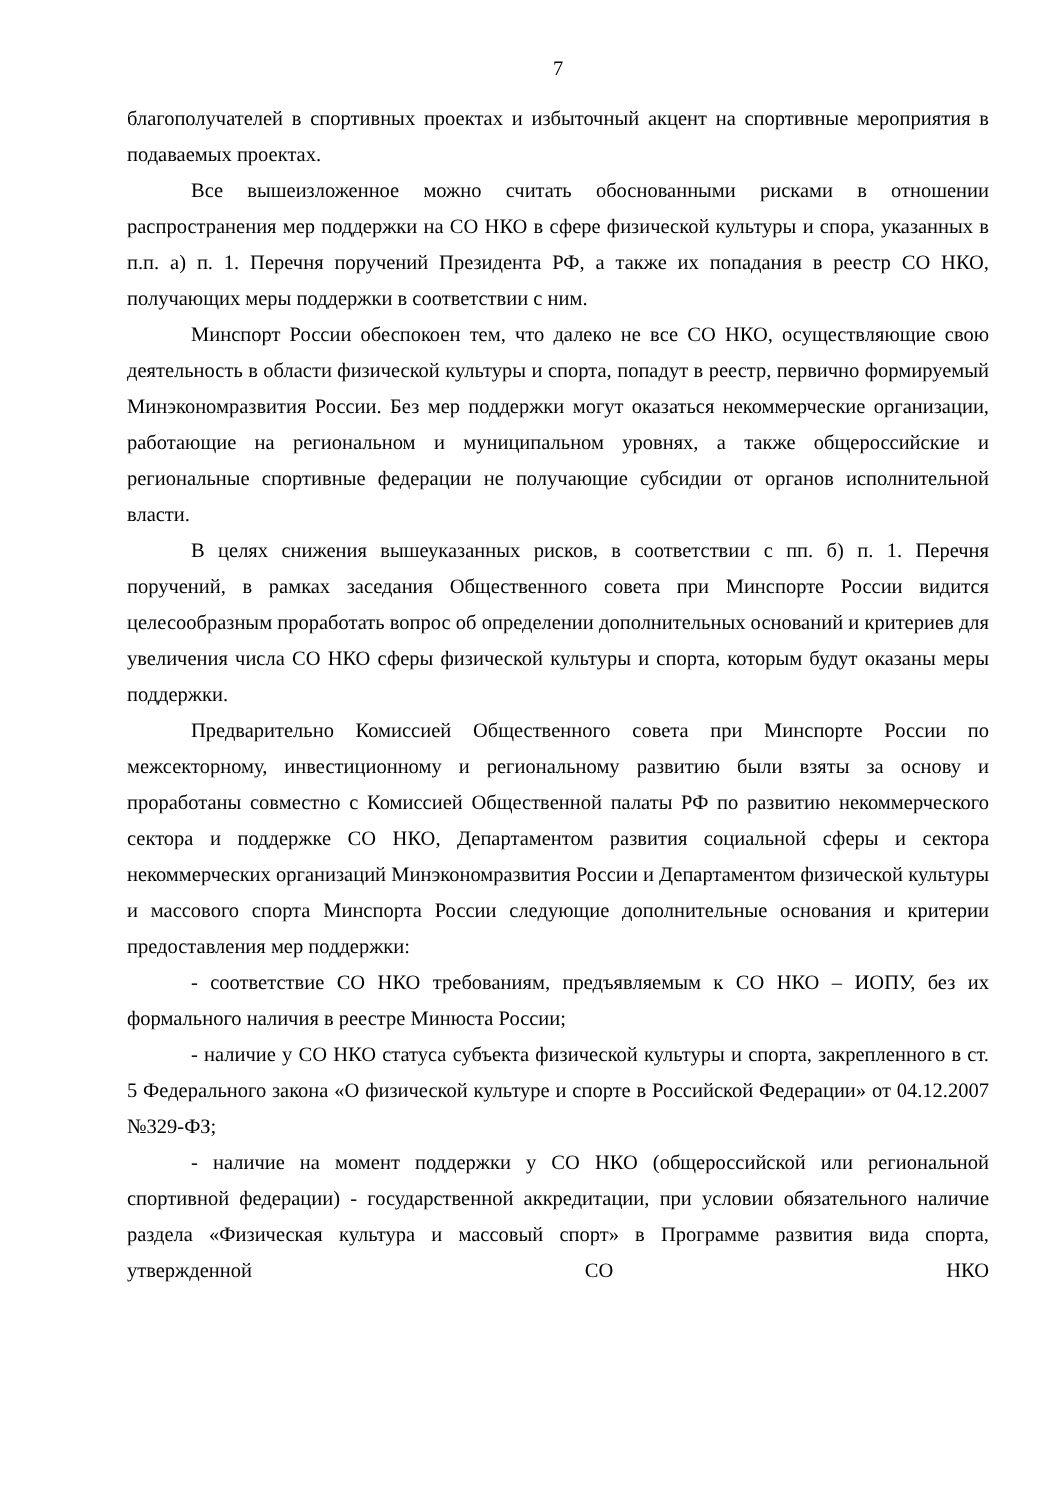7
благополучателей в спортивных проектах и избыточный акцент на спортивные мероприятия в подаваемых проектах.
Все вышеизложенное можно считать обоснованными рисками в отношении распространения мер поддержки на СО НКО в сфере физической культуры и спора, указанных в п.п. а) п. 1. Перечня поручений Президента РФ, а также их попадания в реестр СО НКО, получающих меры поддержки в соответствии с ним.
Минспорт России обеспокоен тем, что далеко не все СО НКО, осуществляющие свою деятельность в области физической культуры и спорта, попадут в реестр, первично формируемый Минэкономразвития России. Без мер поддержки могут оказаться некоммерческие организации, работающие на региональном и муниципальном уровнях, а также общероссийские и региональные спортивные федерации не получающие субсидии от органов исполнительной власти.
В целях снижения вышеуказанных рисков, в соответствии с пп. б) п. 1. Перечня поручений, в рамках заседания Общественного совета при Минспорте России видится целесообразным проработать вопрос об определении дополнительных оснований и критериев для увеличения числа СО НКО сферы физической культуры и спорта, которым будут оказаны меры поддержки.
Предварительно Комиссией Общественного совета при Минспорте России по межсекторному, инвестиционному и региональному развитию были взяты за основу и проработаны совместно с Комиссией Общественной палаты РФ по развитию некоммерческого сектора и поддержке СО НКО, Департаментом развития социальной сферы и сектора некоммерческих организаций Минэкономразвития России и Департаментом физической культуры и массового спорта Минспорта России следующие дополнительные основания и критерии предоставления мер поддержки:
- соответствие СО НКО требованиям, предъявляемым к СО НКО – ИОПУ, без их формального наличия в реестре Минюста России;
- наличие у СО НКО статуса субъекта физической культуры и спорта, закрепленного в ст. 5 Федерального закона «О физической культуре и спорте в Российской Федерации» от 04.12.2007 №329-ФЗ;
- наличие на момент поддержки у СО НКО (общероссийской или региональной спортивной федерации) - государственной аккредитации, при условии обязательного наличие раздела «Физическая культура и массовый спорт» в Программе развития вида спорта, утвержденной СО НКО